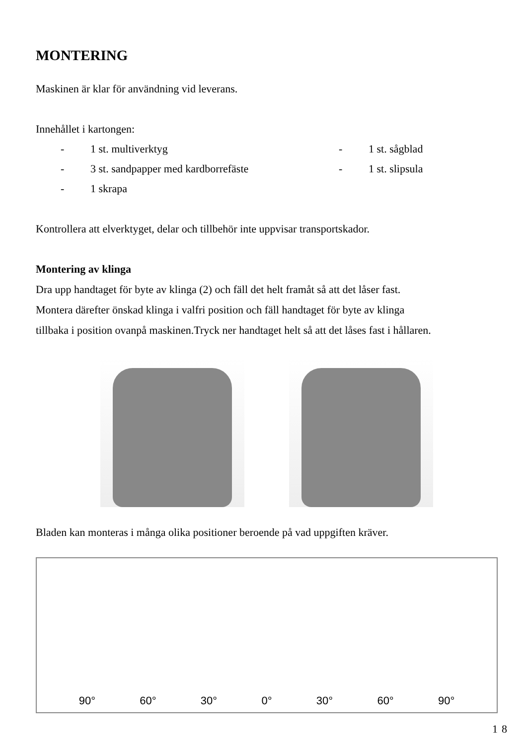MONTERING
Maskinen är klar för användning vid leverans.
Innehållet i kartongen:
- 1 st. multiverktyg - 1 st. sågblad - 3 st. sandpapper med kardborrefäste - 1 st. slipsula - 1 skrapa
Kontrollera att elverktyget, delar och tillbehör inte uppvisar transportskador.
Montering av klinga
Dra upp handtaget för byte av klinga (2) och fäll det helt framåt så att det låser fast.
Montera därefter önskad klinga i valfri position och fäll handtaget för byte av klinga
tillbaka i position ovanpå maskinen.Tryck ner handtaget helt så att det låses fast i hållaren.
Bladen kan monteras i många olika positioner beroende på vad uppgiften kräver.
90° 60° 30° 0° 30° 60° 90°
18